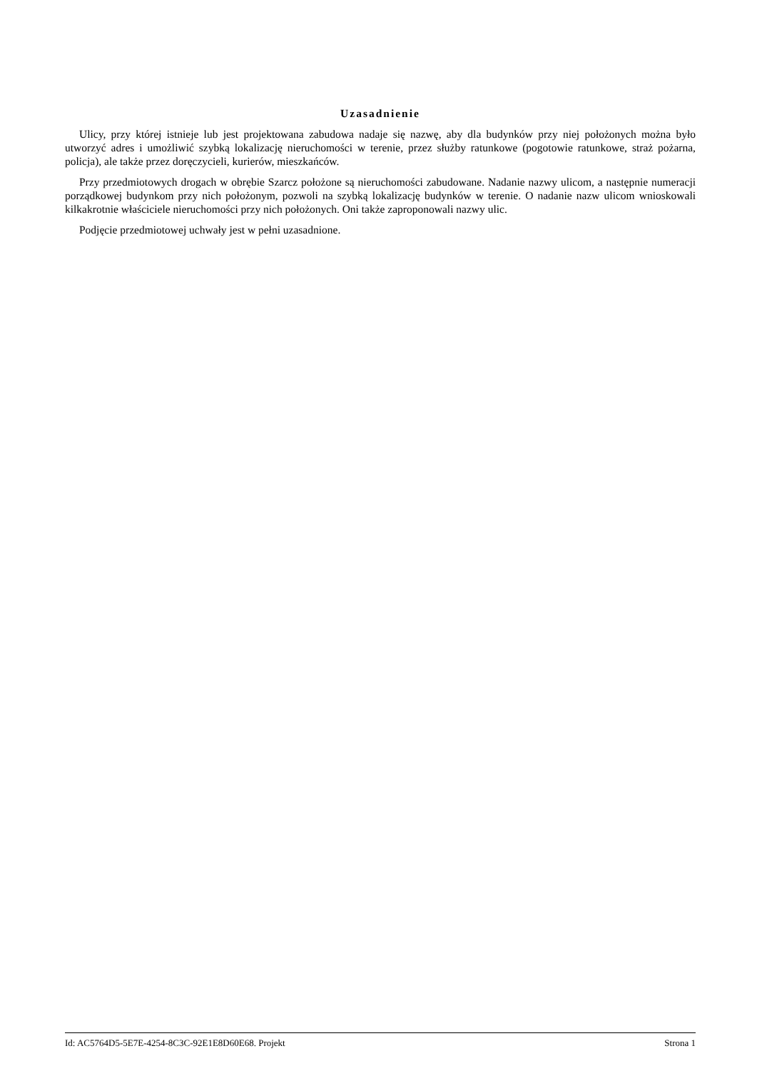Uzasadnienie
Ulicy, przy której istnieje lub jest projektowana zabudowa nadaje się nazwę, aby dla budynków przy niej położonych można było utworzyć adres i umożliwić szybką lokalizację nieruchomości w terenie, przez służby ratunkowe (pogotowie ratunkowe, straż pożarna, policja), ale także przez doręczycieli, kurierów, mieszkańców.
Przy przedmiotowych drogach w obrębie Szarcz położone są nieruchomości zabudowane. Nadanie nazwy ulicom, a następnie numeracji porządkowej budynkom przy nich położonym, pozwoli na szybką lokalizację budynków w terenie. O nadanie nazw ulicom wnioskowali kilkakrotnie właściciele nieruchomości przy nich położonych. Oni także zaproponowali nazwy ulic.
Podjęcie przedmiotowej uchwały jest w pełni uzasadnione.
Id: AC5764D5-5E7E-4254-8C3C-92E1E8D60E68. Projekt Strona 1